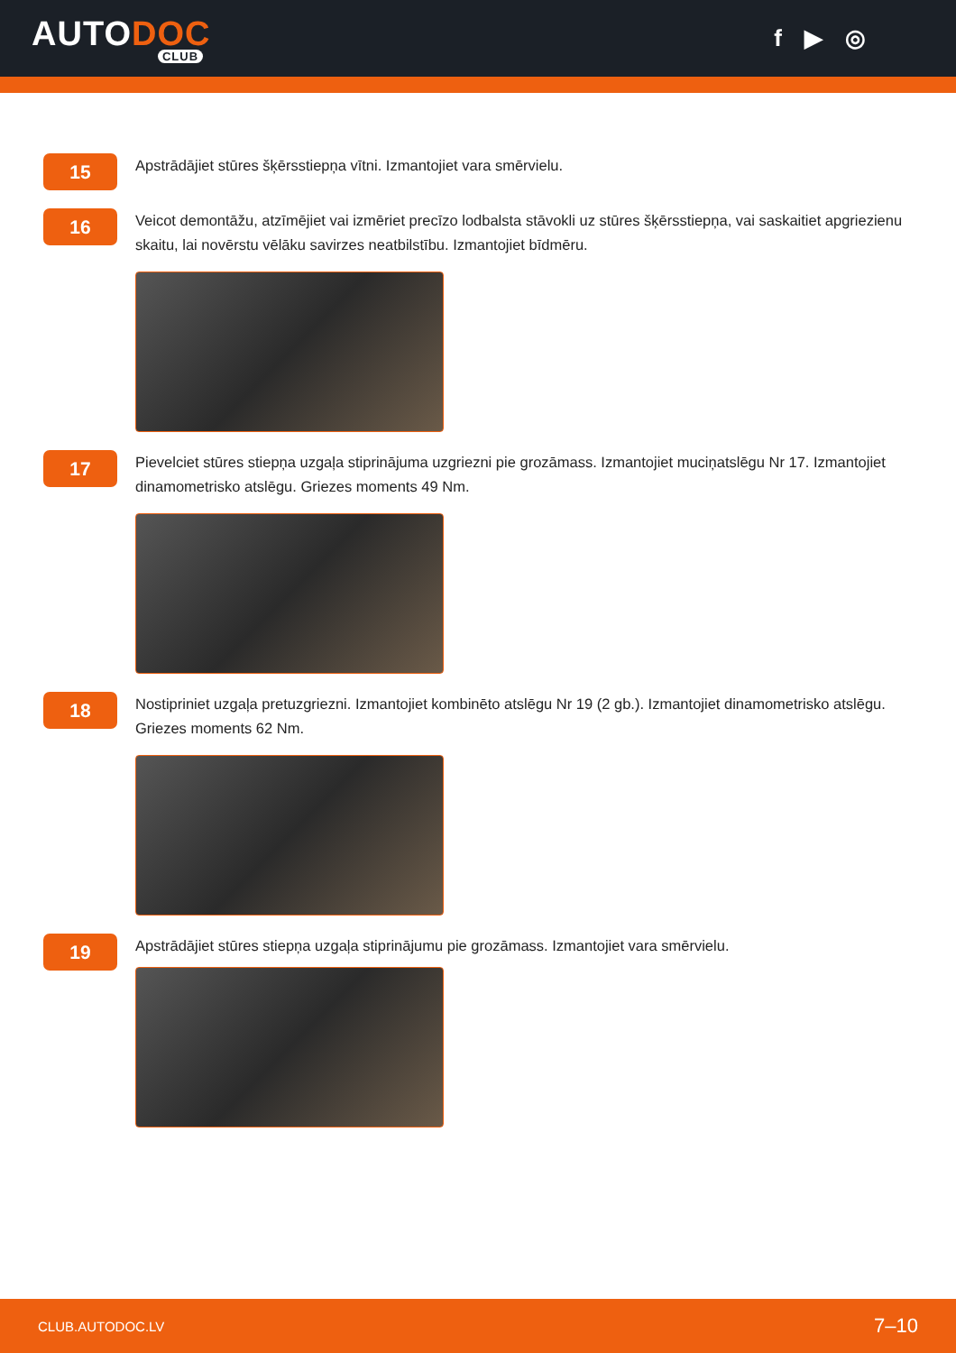AUTODOC
CLUB
f ▶ ◎
15
Apstrādājiet stūres šķērsstiepņa vītni. Izmantojiet vara smērvielu.
16
Veicot demontāžu, atzīmējiet vai izmēriet precīzo lodbalsta stāvokli uz stūres šķērsstiepņa, vai saskaitiet apgriezienu skaitu, lai novērstu vēlāku savirzes neatbilstību. Izmantojiet bīdmēru.
17
Pievelciet stūres stiepņa uzgaļa stiprinājuma uzgriezni pie grozāmass. Izmantojiet muciņatslēgu Nr 17. Izmantojiet dinamometrisko atslēgu. Griezes moments 49 Nm.
18
Nostipriniet uzgaļa pretuzgriezni. Izmantojiet kombinēto atslēgu Nr 19 (2 gb.). Izmantojiet dinamometrisko atslēgu. Griezes moments 62 Nm.
19
Apstrādājiet stūres stiepņa uzgaļa stiprinājumu pie grozāmass. Izmantojiet vara smērvielu.
CLUB.AUTODOC.LV 7–10